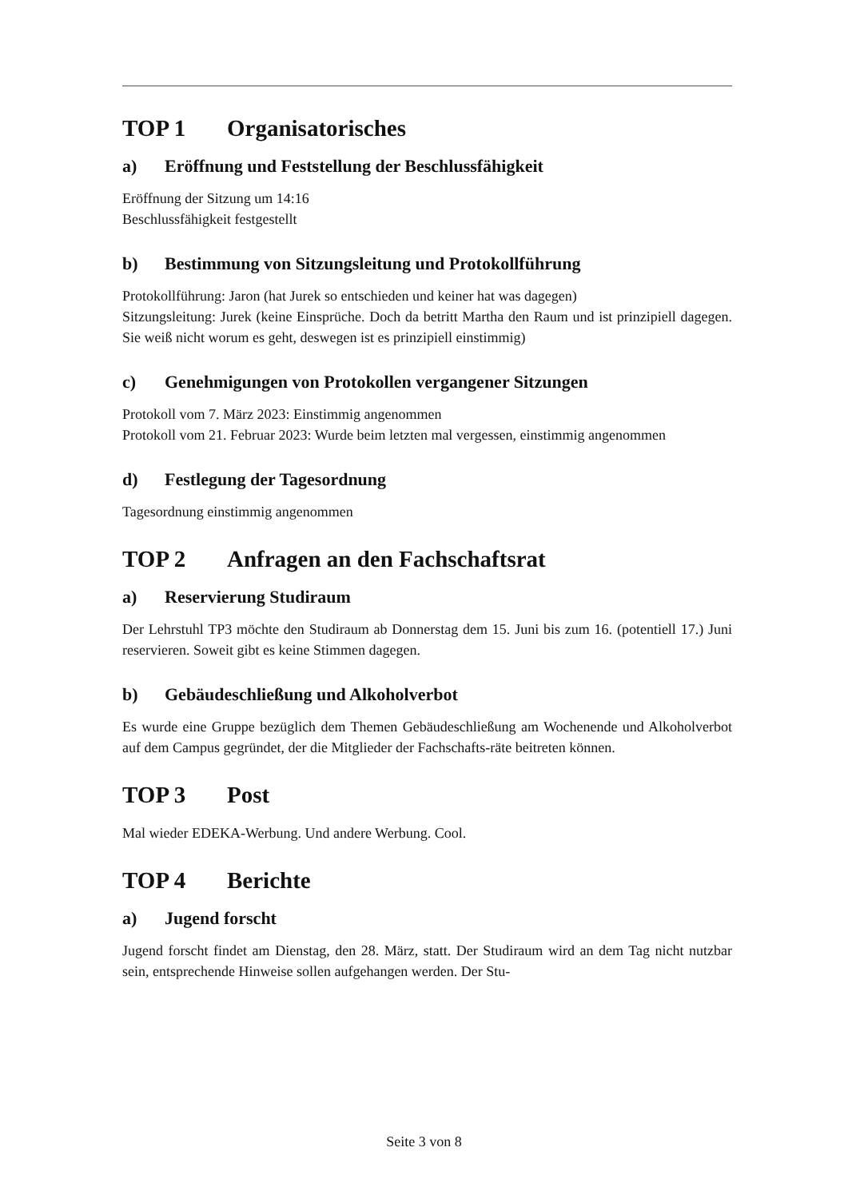TOP 1 Organisatorisches
a) Eröffnung und Feststellung der Beschlussfähigkeit
Eröffnung der Sitzung um 14:16
Beschlussfähigkeit festgestellt
b) Bestimmung von Sitzungsleitung und Protokollführung
Protokollführung: Jaron (hat Jurek so entschieden und keiner hat was dagegen)
Sitzungsleitung: Jurek (keine Einsprüche. Doch da betritt Martha den Raum und ist prinzipiell dagegen. Sie weiß nicht worum es geht, deswegen ist es prinzipiell einstimmig)
c) Genehmigungen von Protokollen vergangener Sitzungen
Protokoll vom 7. März 2023: Einstimmig angenommen
Protokoll vom 21. Februar 2023: Wurde beim letzten mal vergessen, einstimmig angenommen
d) Festlegung der Tagesordnung
Tagesordnung einstimmig angenommen
TOP 2 Anfragen an den Fachschaftsrat
a) Reservierung Studiraum
Der Lehrstuhl TP3 möchte den Studiraum ab Donnerstag dem 15. Juni bis zum 16. (potentiell 17.) Juni reservieren. Soweit gibt es keine Stimmen dagegen.
b) Gebäudeschließung und Alkoholverbot
Es wurde eine Gruppe bezüglich dem Themen Gebäudeschließung am Wochenende und Alkoholverbot auf dem Campus gegründet, der die Mitglieder der Fachschafts-räte beitreten können.
TOP 3 Post
Mal wieder EDEKA-Werbung. Und andere Werbung. Cool.
TOP 4 Berichte
a) Jugend forscht
Jugend forscht findet am Dienstag, den 28. März, statt. Der Studiraum wird an dem Tag nicht nutzbar sein, entsprechende Hinweise sollen aufgehangen werden. Der Stu-
Seite 3 von 8